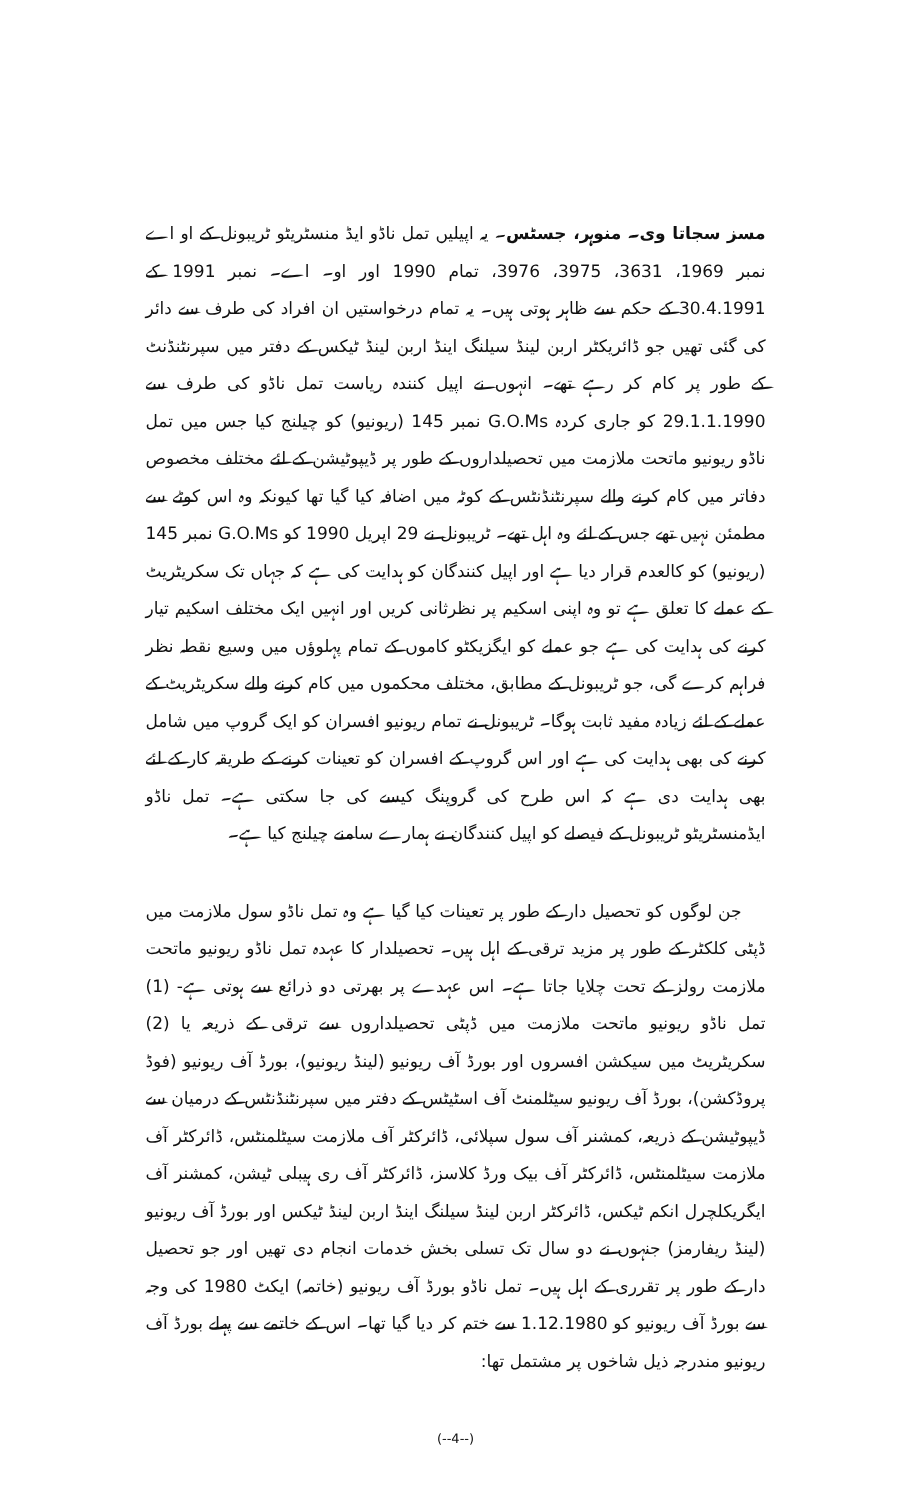مسز سجاتا وی۔ منوہر، جسٹس۔ یہ اپیلیں تمل ناڈو ایڈ منسٹریٹو ٹریبونل کے او اے نمبر 1969، 3631، 3975، 3976، تمام 1990 اور او۔ اے۔ نمبر 1991 کے 30.4.1991 کے حکم سے ظاہر ہوتی ہیں۔ یہ تمام درخواستیں ان افراد کی طرف سے دائر کی گئی تھیں جو ڈائریکٹر اربن لینڈ سیلنگ اینڈ اربن لینڈ ٹیکس کے دفتر میں سپرنٹنڈنٹ کے طور پر کام کر رہے تھے۔ انہوں نے اپیل کنندہ ریاست تمل ناڈو کی طرف سے 29.1.1.1990 کو جاری کردہ G.O.Ms نمبر 145 (ریونیو) کو چیلنج کیا جس میں تمل ناڈو ریونیو ماتحت ملازمت میں تحصیلداروں کے طور پر ڈیپوٹیشن کے لئے مختلف مخصوص دفاتر میں کام کرنے والے سپرنٹنڈنٹس کے کوٹہ میں اضافہ کیا گیا تھا کیونکہ وہ اس کوٹے سے مطمئن نہیں تھے جس کے لئے وہ اہل تھے۔ ٹریبونل نے 29 اپریل 1990 کو G.O.Ms نمبر 145 (ریونیو) کو کالعدم قرار دیا ہے اور اپیل کنندگان کو ہدایت کی ہے کہ جہاں تک سکریٹریٹ کے عملے کا تعلق ہے تو وہ اپنی اسکیم پر نظرثانی کریں اور انہیں ایک مختلف اسکیم تیار کرنے کی ہدایت کی ہے جو عملے کو ایگزیکٹو کاموں کے تمام پہلوؤں میں وسیع نقطہ نظر فراہم کرے گی، جو ٹریبونل کے مطابق، مختلف محکموں میں کام کرنے والے سکریٹریٹ کے عملے کے لئے زیادہ مفید ثابت ہوگا۔ ٹریبونل نے تمام ریونیو افسران کو ایک گروپ میں شامل کرنے کی بھی ہدایت کی ہے اور اس گروپ کے افسران کو تعینات کرنے کے طریقہ کار کے لئے بھی ہدایت دی ہے کہ اس طرح کی گروپنگ کیسے کی جا سکتی ہے۔ تمل ناڈو ایڈمنسٹریٹو ٹریبونل کے فیصلے کو اپیل کنندگان نے ہمارے سامنے چیلنج کیا ہے۔
جن لوگوں کو تحصیل دار کے طور پر تعینات کیا گیا ہے وہ تمل ناڈو سول ملازمت میں ڈپٹی کلکٹر کے طور پر مزید ترقی کے اہل ہیں۔ تحصیلدار کا عہدہ تمل ناڈو ریونیو ماتحت ملازمت رولز کے تحت چلایا جاتا ہے۔ اس عہدے پر بھرتی دو ذرائع سے ہوتی ہے- (1) تمل ناڈو ریونیو ماتحت ملازمت میں ڈپٹی تحصیلداروں سے ترقی کے ذریعہ یا (2) سکریٹریٹ میں سیکشن افسروں اور بورڈ آف ریونیو (لینڈ ریونیو)، بورڈ آف ریونیو (فوڈ پروڈکشن)، بورڈ آف ریونیو سیٹلمنٹ آف اسٹیٹس کے دفتر میں سپرنٹنڈنٹس کے درمیان سے ڈیپوٹیشن کے ذریعہ، کمشنر آف سول سپلائی، ڈائرکٹر آف ملازمت سیٹلمنٹس، ڈائرکٹر آف ملازمت سیٹلمنٹس، ڈائرکٹر آف بیک ورڈ کلاسز، ڈائرکٹر آف ری ہیبلی ٹیشن، کمشنر آف ایگریکلچرل انکم ٹیکس، ڈائرکٹر اربن لینڈ سیلنگ اینڈ اربن لینڈ ٹیکس اور بورڈ آف ریونیو (لینڈ ریفارمز) جنہوں نے دو سال تک تسلی بخش خدمات انجام دی تھیں اور جو تحصیل دار کے طور پر تقرری کے اہل ہیں۔ تمل ناڈو بورڈ آف ریونیو (خاتمہ) ایکٹ 1980 کی وجہ سے بورڈ آف ریونیو کو 1.12.1980 سے ختم کر دیا گیا تھا۔ اس کے خاتمے سے پہلے بورڈ آف ریونیو مندرجہ ذیل شاخوں پر مشتمل تھا:
(--4--)